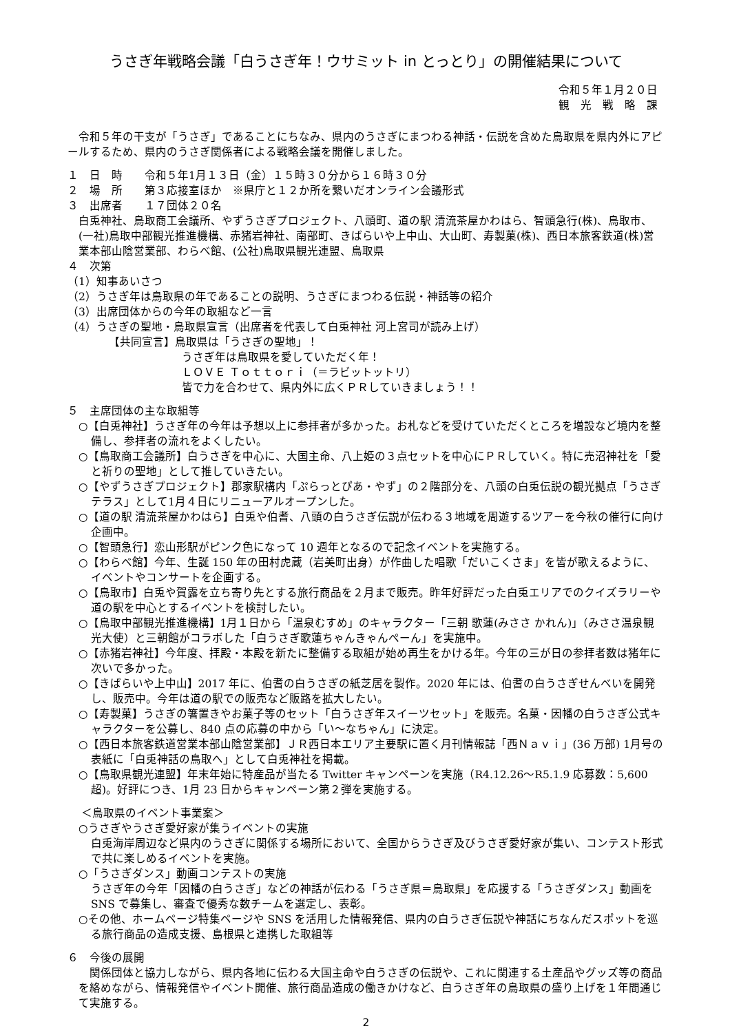うさぎ年戦略会議「白うさぎ年！ウサミット in とっとり」の開催結果について
令和５年１月２０日
観　光　戦　略　課
令和５年の干支が「うさぎ」であることにちなみ、県内のうさぎにまつわる神話・伝説を含めた鳥取県を県内外にアピールするため、県内のうさぎ関係者による戦略会議を開催しました。
１　日　時　　令和５年1月１３日（金）１５時３０分から１６時３０分
２　場　所　　第３応接室ほか　※県庁と１２か所を繋いだオンライン会議形式
３　出席者　　１７団体２０名
白兎神社、鳥取商工会議所、やずうさぎプロジェクト、八頭町、道の駅 清流茶屋かわはら、智頭急行(株)、鳥取市、(一社)鳥取中部観光推進機構、赤猪岩神社、南部町、きばらいや上中山、大山町、寿製菓(株)、西日本旅客鉄道(株)営業本部山陰営業部、わらべ館、(公社)鳥取県観光連盟、鳥取県
４　次第
（1）知事あいさつ
（2）うさぎ年は鳥取県の年であることの説明、うさぎにまつわる伝説・神話等の紹介
（3）出席団体からの今年の取組など一言
（4）うさぎの聖地・鳥取県宣言（出席者を代表して白兎神社 河上宮司が読み上げ）
【共同宣言】鳥取県は「うさぎの聖地」！
うさぎ年は鳥取県を愛していただく年！
ＬＯＶＥ Ｔｏｔｔｏｒｉ（＝ラビットットリ）
皆で力を合わせて、県内外に広くＰＲしていきましょう！！
５　主席団体の主な取組等
○【白兎神社】うさぎ年の今年は予想以上に参拝者が多かった。お札などを受けていただくところを増設など境内を整備し、参拝者の流れをよくしたい。
○【鳥取商工会議所】白うさぎを中心に、大国主命、八上姫の３点セットを中心にＰＲしていく。特に売沼神社を「愛と祈りの聖地」として推していきたい。
○【やずうさぎプロジェクト】郡家駅構内「ぷらっとぴあ・やず」の２階部分を、八頭の白兎伝説の観光拠点「うさぎテラス」として1月４日にリニューアルオープンした。
○【道の駅 清流茶屋かわはら】白兎や伯耆、八頭の白うさぎ伝説が伝わる３地域を周遊するツアーを今秋の催行に向け企画中。
○【智頭急行】恋山形駅がピンク色になって 10 週年となるので記念イベントを実施する。
○【わらべ館】今年、生誕 150 年の田村虎蔵（岩美町出身）が作曲した唱歌「だいこくさま」を皆が歌えるように、イベントやコンサートを企画する。
○【鳥取市】白兎や賀露を立ち寄り先とする旅行商品を２月まで販売。昨年好評だった白兎エリアでのクイズラリーや道の駅を中心とするイベントを検討したい。
○【鳥取中部観光推進機構】1月１日から「温泉むすめ」のキャラクター「三朝 歌蓮(みささ かれん)」（みささ温泉観光大使）と三朝館がコラボした「白うさぎ歌蓮ちゃんきゃんぺーん」を実施中。
○【赤猪岩神社】今年度、拝殿・本殿を新たに整備する取組が始め再生をかける年。今年の三が日の参拝者数は猪年に次いで多かった。
○【きばらいや上中山】2017 年に、伯耆の白うさぎの紙芝居を製作。2020 年には、伯耆の白うさぎせんべいを開発し、販売中。今年は道の駅での販売など販路を拡大したい。
○【寿製菓】うさぎの箸置きやお菓子等のセット「白うさぎ年スイーツセット」を販売。名菓・因幡の白うさぎ公式キャラクターを公募し、840 点の応募の中から「い～なちゃん」に決定。
○【西日本旅客鉄道営業本部山陰営業部】ＪＲ西日本エリア主要駅に置く月刊情報誌「西Ｎａｖｉ」(36 万部) 1月号の表紙に「白兎神話の鳥取へ」として白兎神社を掲載。
○【鳥取県観光連盟】年末年始に特産品が当たる Twitter キャンペーンを実施（R4.12.26～R5.1.9 応募数：5,600 超)。好評につき、1月 23 日からキャンペーン第２弾を実施する。
＜鳥取県のイベント事業案＞
○うさぎやうさぎ愛好家が集うイベントの実施
白兎海岸周辺など県内のうさぎに関係する場所において、全国からうさぎ及びうさぎ愛好家が集い、コンテスト形式で共に楽しめるイベントを実施。
○「うさぎダンス」動画コンテストの実施
うさぎ年の今年「因幡の白うさぎ」などの神話が伝わる「うさぎ県＝鳥取県」を応援する「うさぎダンス」動画を SNS で募集し、審査で優秀な数チームを選定し、表彰。
○その他、ホームページ特集ページや SNS を活用した情報発信、県内の白うさぎ伝説や神話にちなんだスポットを巡る旅行商品の造成支援、島根県と連携した取組等
６　今後の展開
関係団体と協力しながら、県内各地に伝わる大国主命や白うさぎの伝説や、これに関連する土産品やグッズ等の商品を絡めながら、情報発信やイベント開催、旅行商品造成の働きかけなど、白うさぎ年の鳥取県の盛り上げを１年間通じて実施する。
2